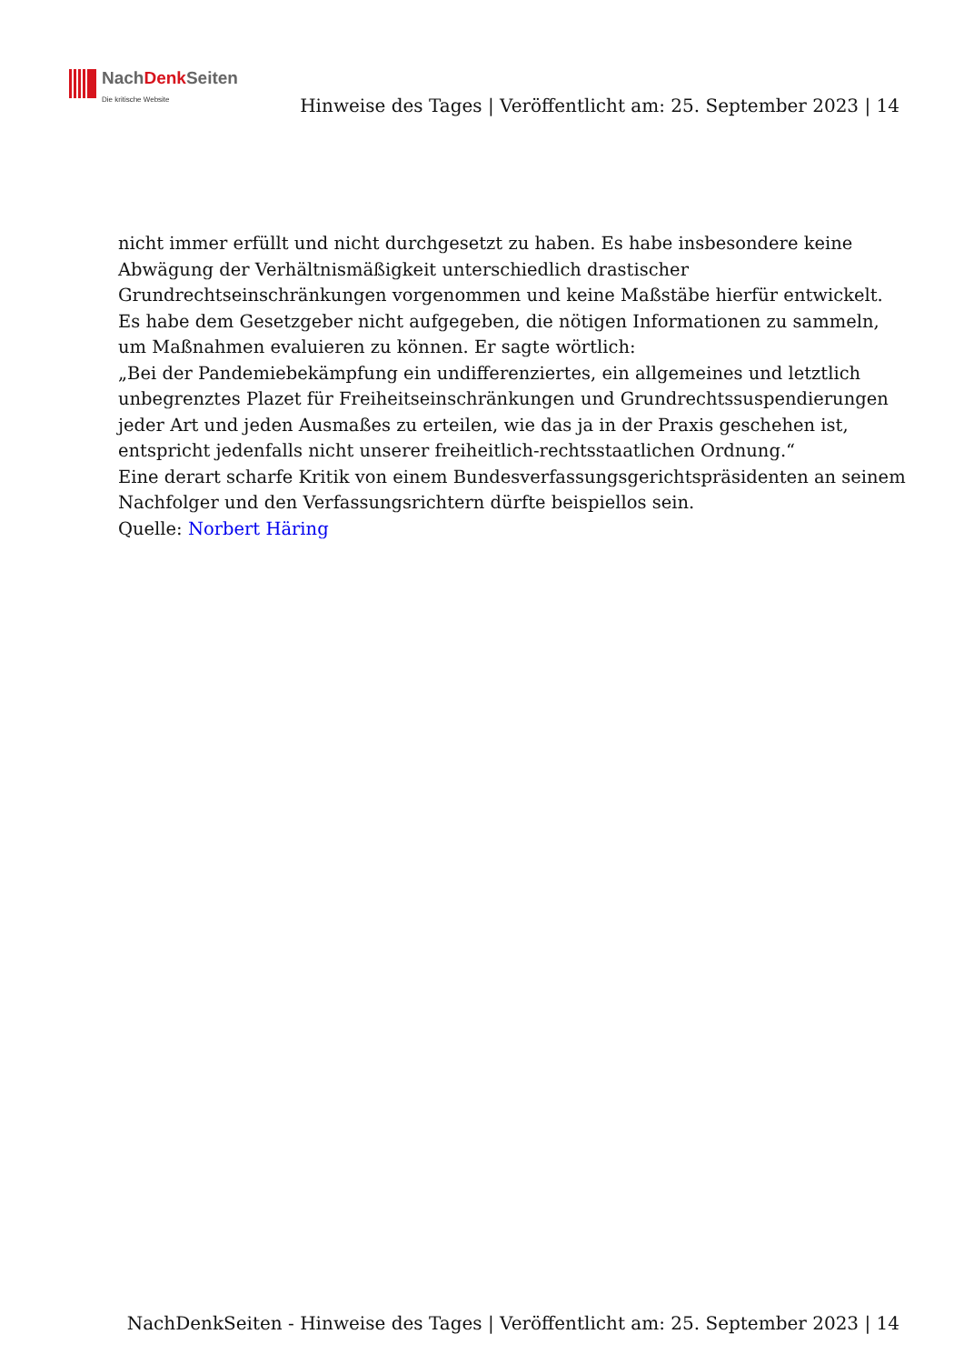NachDenk Seiten
Die kritische Website
Hinweise des Tages | Veröffentlicht am: 25. September 2023 | 14
nicht immer erfüllt und nicht durchgesetzt zu haben. Es habe insbesondere keine Abwägung der Verhältnismäßigkeit unterschiedlich drastischer Grundrechtseinschränkungen vorgenommen und keine Maßstäbe hierfür entwickelt. Es habe dem Gesetzgeber nicht aufgegeben, die nötigen Informationen zu sammeln, um Maßnahmen evaluieren zu können. Er sagte wörtlich:
„Bei der Pandemiebekämpfung ein undifferenziertes, ein allgemeines und letztlich unbegrenztes Plazet für Freiheitseinschränkungen und Grundrechtssuspendierungen jeder Art und jeden Ausmaßes zu erteilen, wie das ja in der Praxis geschehen ist, entspricht jedenfalls nicht unserer freiheitlich-rechtsstaatlichen Ordnung.“
Eine derart scharfe Kritik von einem Bundesverfassungsgerichtspräsidenten an seinem Nachfolger und den Verfassungsrichtern dürfte beispiellos sein.
Quelle: Norbert Häring
NachDenkSeiten - Hinweise des Tages | Veröffentlicht am: 25. September 2023 | 14